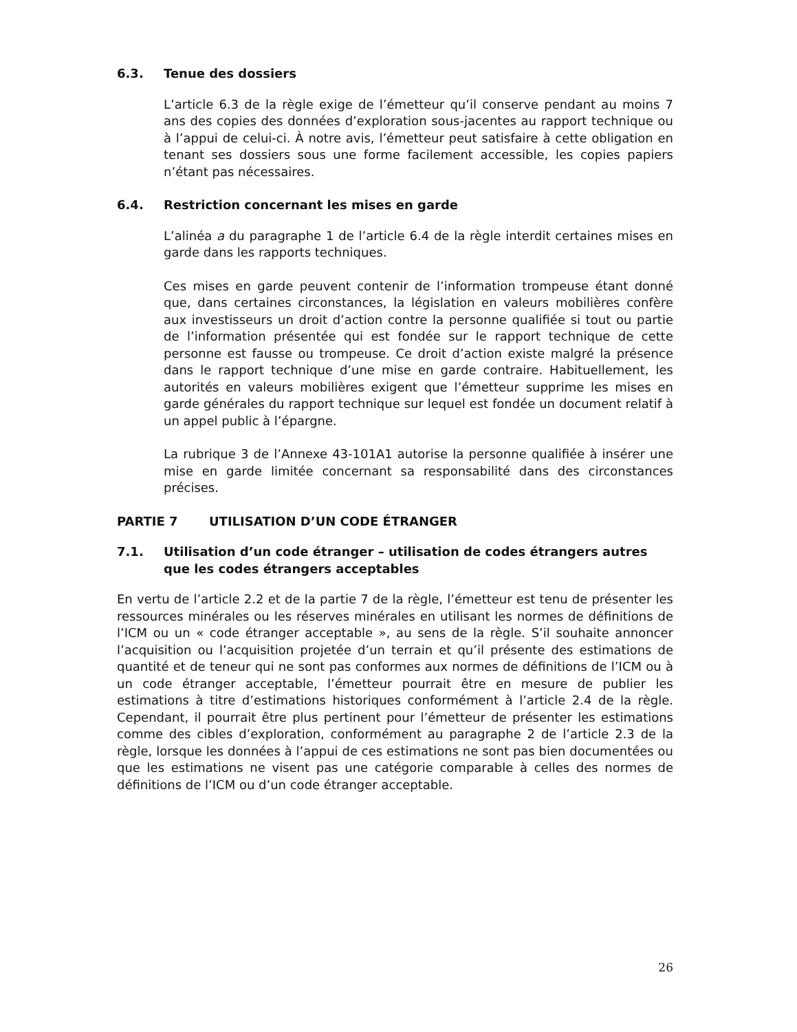6.3. Tenue des dossiers
L’article 6.3 de la règle exige de l’émetteur qu’il conserve pendant au moins 7 ans des copies des données d’exploration sous-jacentes au rapport technique ou à l’appui de celui-ci. À notre avis, l’émetteur peut satisfaire à cette obligation en tenant ses dossiers sous une forme facilement accessible, les copies papiers n’étant pas nécessaires.
6.4. Restriction concernant les mises en garde
L’alinéa a du paragraphe 1 de l’article 6.4 de la règle interdit certaines mises en garde dans les rapports techniques.
Ces mises en garde peuvent contenir de l’information trompeuse étant donné que, dans certaines circonstances, la législation en valeurs mobilières confère aux investisseurs un droit d’action contre la personne qualifiée si tout ou partie de l’information présentée qui est fondée sur le rapport technique de cette personne est fausse ou trompeuse. Ce droit d’action existe malgré la présence dans le rapport technique d’une mise en garde contraire. Habituellement, les autorités en valeurs mobilières exigent que l’émetteur supprime les mises en garde générales du rapport technique sur lequel est fondée un document relatif à un appel public à l’épargne.
La rubrique 3 de l’Annexe 43-101A1 autorise la personne qualifiée à insérer une mise en garde limitée concernant sa responsabilité dans des circonstances précises.
PARTIE 7 UTILISATION D’UN CODE ÉTRANGER
7.1. Utilisation d’un code étranger – utilisation de codes étrangers autres que les codes étrangers acceptables
En vertu de l’article 2.2 et de la partie 7 de la règle, l’émetteur est tenu de présenter les ressources minérales ou les réserves minérales en utilisant les normes de définitions de l’ICM ou un « code étranger acceptable », au sens de la règle. S’il souhaite annoncer l’acquisition ou l’acquisition projetée d’un terrain et qu’il présente des estimations de quantité et de teneur qui ne sont pas conformes aux normes de définitions de l’ICM ou à un code étranger acceptable, l’émetteur pourrait être en mesure de publier les estimations à titre d’estimations historiques conformément à l’article 2.4 de la règle. Cependant, il pourrait être plus pertinent pour l’émetteur de présenter les estimations comme des cibles d’exploration, conformément au paragraphe 2 de l’article 2.3 de la règle, lorsque les données à l’appui de ces estimations ne sont pas bien documentées ou que les estimations ne visent pas une catégorie comparable à celles des normes de définitions de l’ICM ou d’un code étranger acceptable.
26